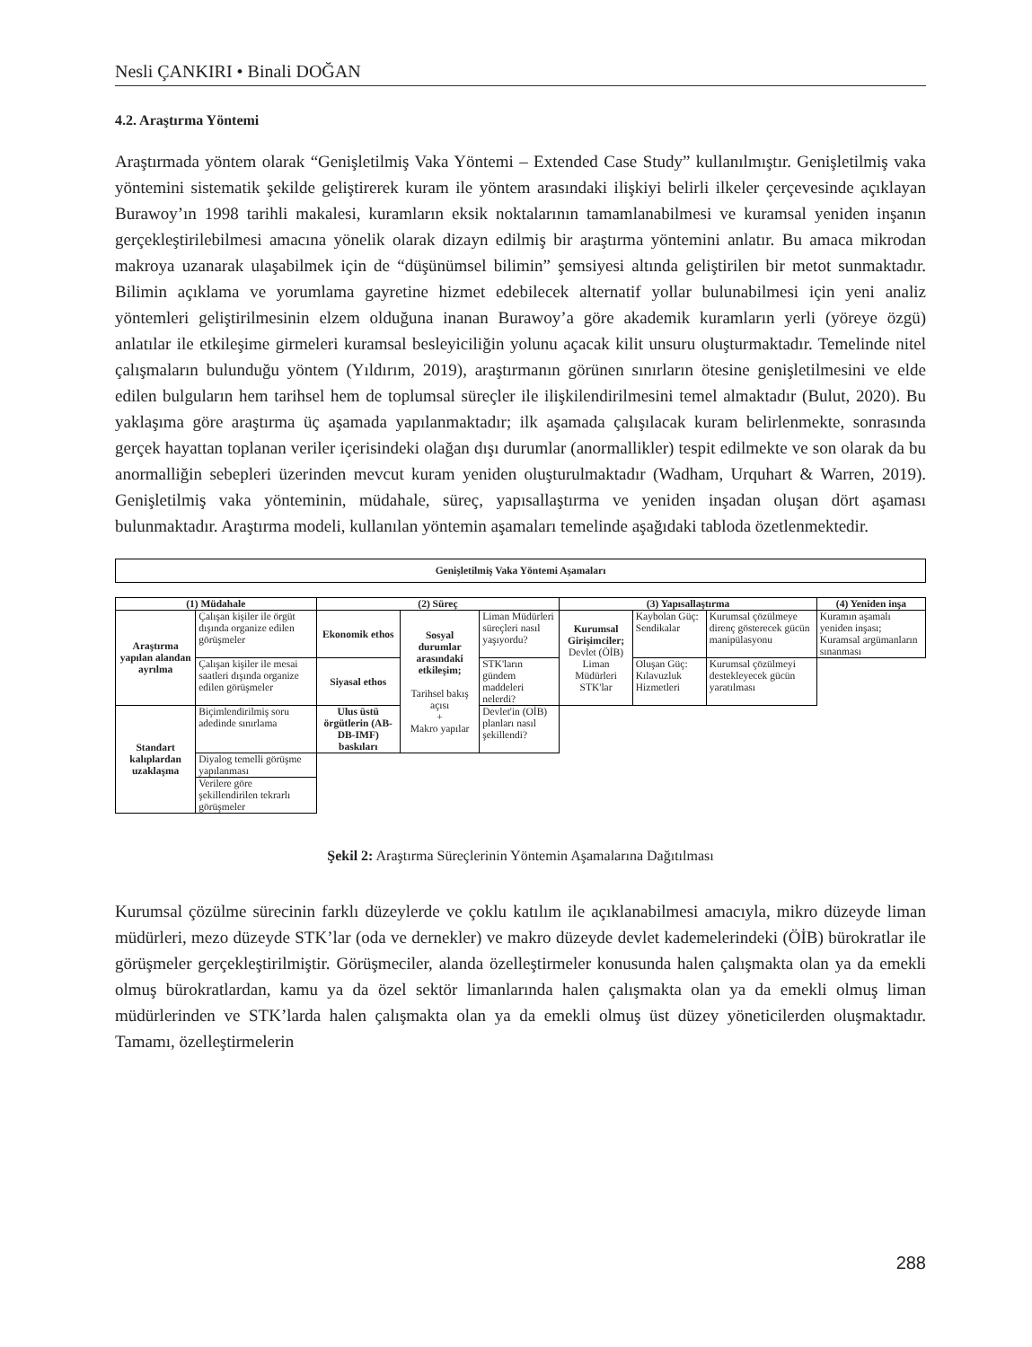Nesli ÇANKIRI • Binali DOĞAN
4.2. Araştırma Yöntemi
Araştırmada yöntem olarak “Genişletilmiş Vaka Yöntemi – Extended Case Study” kullanılmıştır. Genişletilmiş vaka yöntemini sistematik şekilde geliştirerek kuram ile yöntem arasındaki ilişkiyi belirli ilkeler çerçevesinde açıklayan Burawoy’ın 1998 tarihli makalesi, kuramların eksik noktalarının tamamlanabilmesi ve kuramsal yeniden inşanın gerçekleştirilebilmesi amacına yönelik olarak dizayn edilmiş bir araştırma yöntemini anlatır. Bu amaca mikrodan makroya uzanarak ulaşabilmek için de “düşünümsel bilimin” şemsiyesi altında geliştirilen bir metot sunmaktadır. Bilimin açıklama ve yorumlama gayretine hizmet edebilecek alternatif yollar bulunabilmesi için yeni analiz yöntemleri geliştirilmesinin elzem olduğuna inanan Burawoy’a göre akademik kuramların yerli (yöreye özgü) anlatılar ile etkileşime girmeleri kuramsal besleyiciliğin yolunu açacak kilit unsuru oluşturmaktadır. Temelinde nitel çalışmaların bulunduğu yöntem (Yıldırım, 2019), araştırmanın görünen sınırların ötesine genişletilmesini ve elde edilen bulguların hem tarihsel hem de toplumsal süreçler ile ilişkilendirilmesini temel almaktadır (Bulut, 2020). Bu yaklaşıma göre araştırma üç aşamada yapılanmaktadır; ilk aşamada çalışılacak kuram belirlenmekte, sonrasında gerçek hayattan toplanan veriler içerisindeki olağan dışı durumlar (anormallikler) tespit edilmekte ve son olarak da bu anormalliğin sebepleri üzerinden mevcut kuram yeniden oluşturulmaktadır (Wadham, Urquhart & Warren, 2019). Genişletilmiş vaka yönteminin, müdahale, süreç, yapısallaştırma ve yeniden inşadan oluşan dört aşaması bulunmaktadır. Araştırma modeli, kullanılan yöntemin aşamaları temelinde aşağıdaki tabloda özetlenmektedir.
| Genişletilmiş Vaka Yöntemi Aşamaları |
| --- |
| (1) Müdahale | | (2) Süreç | | | (3) Yapısallaştırma | | | (4) Yeniden inşa |
| --- | --- | --- | --- | --- | --- | --- | --- | --- |
| Araştırma yapılan alandan ayrılma | Çalışan kişiler ile örgüt dışında organize edilen görüşmeler | Ekonomik ethos | Sosyal durumlar arasındaki etkileşim; Tarihsel bakış açısı + Makro yapılar | Liman Müdürleri süreçleri nasıl yaşıyordu? | Kurumsal Girişimciler; Devlet (ÖİB) Liman Müdürleri STK'lar | Kaybolan Güç: Sendikalar | Kurumsal çözülmeye direnç gösterecek gücün manipülasyonu | Kuramın aşamalı yeniden inşası; Kuramsal argümanların sınanması |
| | Çalışan kişiler ile mesai saatleri dışında organize edilen görüşmeler | Siyasal ethos | | STK'ların gündem maddeleri nelerdi? | | Oluşan Güç: Kılavuzluk Hizmetleri | Kurumsal çözülmeyi destekleyecek gücün yaratılması | |
| Standart kalıplardan uzaklaşma | Biçimlendirilmiş soru adedinde sınırlama | Ulus üstü örgütlerin (AB-DB-IMF) baskıları | | Devlet'in (OİB) planları nasıl şekillendi? | | | | |
| | Diyalog temelli görüşme yapılanması | | | | | | | |
| | Verilere göre şekillendirilen tekrarlı görüşmeler | | | | | | | |
Şekil 2: Araştırma Süreçlerinin Yöntemin Aşamalarına Dağıtılması
Kurumsal çözülme sürecinin farklı düzeylerde ve çoklu katılım ile açıklanabilmesi amacıyla, mikro düzeyde liman müdürleri, mezo düzeyde STK’lar (oda ve dernekler) ve makro düzeyde devlet kademelerindeki (ÖİB) bürokratlar ile görüşmeler gerçekleştirilmiştir. Görüşmeciler, alanda özelleştirmeler konusunda halen çalışmakta olan ya da emekli olmuş bürokratlardan, kamu ya da özel sektör limanlarında halen çalışmakta olan ya da emekli olmuş liman müdürlerinden ve STK’larda halen çalışmakta olan ya da emekli olmuş üst düzey yöneticilerden oluşmaktadır. Tamamı, özelleştirmelerin
288